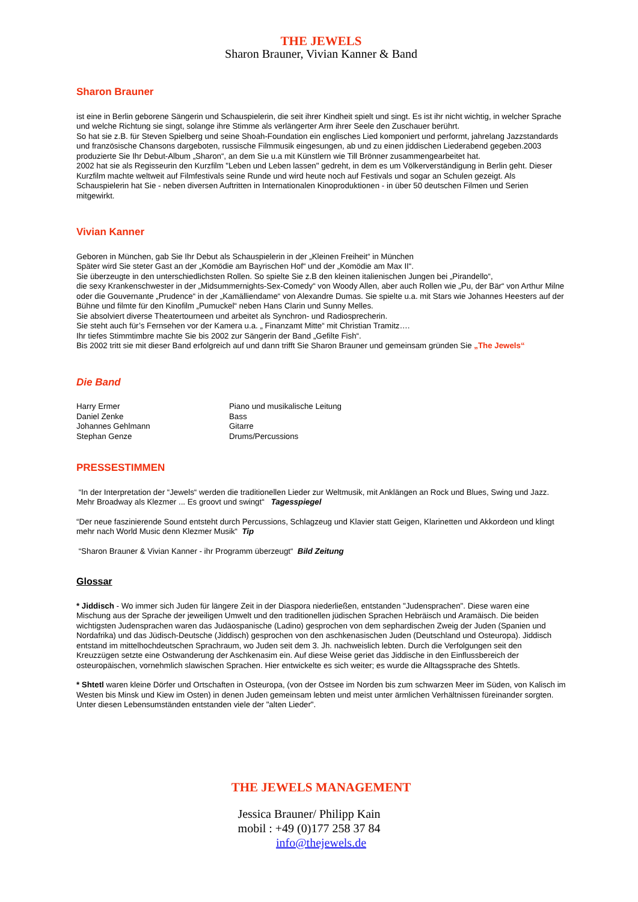THE JEWELS
Sharon Brauner, Vivian Kanner & Band
Sharon Brauner
ist eine in Berlin geborene Sängerin und Schauspielerin, die seit ihrer Kindheit spielt und singt. Es ist ihr nicht wichtig, in welcher Sprache und welche Richtung sie singt, solange ihre Stimme als verlängerter Arm ihrer Seele den Zuschauer berührt.
So hat sie z.B. für Steven Spielberg und seine Shoah-Foundation ein englisches Lied komponiert und performt, jahrelang Jazzstandards und französische Chansons dargeboten, russische Filmmusik eingesungen, ab und zu einen jiddischen Liederabend gegeben.2003 produzierte Sie Ihr Debut-Album „Sharon“, an dem Sie u.a mit Künstlern wie Till Brönner zusammengearbeitet hat.
2002 hat sie als Regisseurin den Kurzfilm "Leben und Leben lassen" gedreht, in dem es um Völkerverständigung in Berlin geht. Dieser Kurzfilm machte weltweit auf Filmfestivals seine Runde und wird heute noch auf Festivals und sogar an Schulen gezeigt. Als Schauspielerin hat Sie - neben diversen Auftritten in Internationalen Kinoproduktionen - in über 50 deutschen Filmen und Serien mitgewirkt.
Vivian Kanner
Geboren in München, gab Sie Ihr Debut als Schauspielerin in der „Kleinen Freiheit“ in München
Später wird Sie steter Gast an der „Komödie am Bayrischen Hof“ und der „Komödie am Max II“.
Sie überzeugte in den unterschiedlichsten Rollen. So spielte Sie z.B den kleinen italienischen Jungen bei „Pirandello“,
die sexy Krankenschwester in der „Midsummernights-Sex-Comedy“ von Woody Allen, aber auch Rollen wie „Pu, der Bär“ von Arthur Milne oder die Gouvernante „Prudence“ in der „Kamälliendame“ von Alexandre Dumas. Sie spielte u.a. mit Stars wie Johannes Heesters auf der Bühne und filmte für den Kinofilm „Pumuckel“ neben Hans Clarin und Sunny Melles.
Sie absolviert diverse Theatertourneen und arbeitet als Synchron- und Radiosprecherin.
Sie steht auch für’s Fernsehen vor der Kamera u.a. „ Finanzamt Mitte“ mit Christian Tramitz….
Ihr tiefes Stimmtimbre machte Sie bis 2002 zur Sängerin der Band „Gefilte Fish“.
Bis 2002 tritt sie mit dieser Band erfolgreich auf und dann trifft Sie Sharon Brauner und gemeinsam gründen Sie „The Jewels“
Die Band
| Harry Ermer | Piano und musikalische Leitung |
| Daniel Zenke | Bass |
| Johannes Gehlmann | Gitarre |
| Stephan Genze | Drums/Percussions |
PRESSESTIMMEN
“In der Interpretation der “Jewels“ werden die traditionellen Lieder zur Weltmusik, mit Anklängen an Rock und Blues, Swing und Jazz. Mehr Broadway als Klezmer ... Es groovt und swingt“ Tagesspiegel
“Der neue faszinierende Sound entsteht durch Percussions, Schlagzeug und Klavier statt Geigen, Klarinetten und Akkordeon und klingt mehr nach World Music denn Klezmer Musik“ Tip
“Sharon Brauner & Vivian Kanner - ihr Programm überzeugt“ Bild Zeitung
Glossar
* Jiddisch - Wo immer sich Juden für längere Zeit in der Diaspora niederließen, entstanden "Judensprachen". Diese waren eine Mischung aus der Sprache der jeweiligen Umwelt und den traditionellen jüdischen Sprachen Hebräisch und Aramäisch. Die beiden wichtigsten Judensprachen waren das Judäospanische (Ladino) gesprochen von dem sephardischen Zweig der Juden (Spanien und Nordafrika) und das Jüdisch-Deutsche (Jiddisch) gesprochen von den aschkenasischen Juden (Deutschland und Osteuropa). Jiddisch entstand im mittelhochdeutschen Sprachraum, wo Juden seit dem 3. Jh. nachweislich lebten. Durch die Verfolgungen seit den Kreuzzügen setzte eine Ostwanderung der Aschkenasim ein. Auf diese Weise geriet das Jiddische in den Einflussbereich der osteuropäischen, vornehmlich slawischen Sprachen. Hier entwickelte es sich weiter; es wurde die Alltagssprache des Shtetls.
* Shtetl waren kleine Dörfer und Ortschaften in Osteuropa, (von der Ostsee im Norden bis zum schwarzen Meer im Süden, von Kalisch im Westen bis Minsk und Kiew im Osten) in denen Juden gemeinsam lebten und meist unter ärmlichen Verhältnissen füreinander sorgten. Unter diesen Lebensumständen entstanden viele der "alten Lieder".
THE JEWELS MANAGEMENT
Jessica Brauner/ Philipp Kain
mobil : +49 (0)177 258 37 84
info@thejewels.de